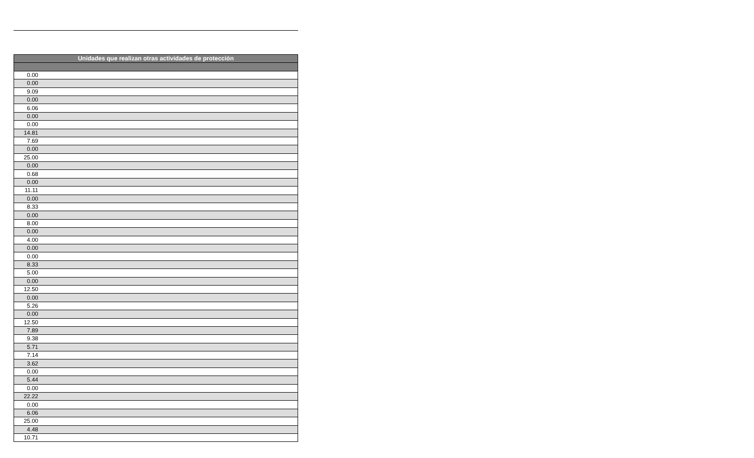| Unidades que realizan otras actividades de protección |
| --- |
| 0.00 |
| 0.00 |
| 9.09 |
| 0.00 |
| 6.06 |
| 0.00 |
| 0.00 |
| 14.81 |
| 7.69 |
| 0.00 |
| 25.00 |
| 0.00 |
| 0.68 |
| 0.00 |
| 11.11 |
| 0.00 |
| 8.33 |
| 0.00 |
| 8.00 |
| 0.00 |
| 4.00 |
| 0.00 |
| 0.00 |
| 8.33 |
| 5.00 |
| 0.00 |
| 12.50 |
| 0.00 |
| 5.26 |
| 0.00 |
| 12.50 |
| 7.89 |
| 9.38 |
| 5.71 |
| 7.14 |
| 3.62 |
| 0.00 |
| 5.44 |
| 0.00 |
| 22.22 |
| 0.00 |
| 6.06 |
| 25.00 |
| 4.48 |
| 10.71 |